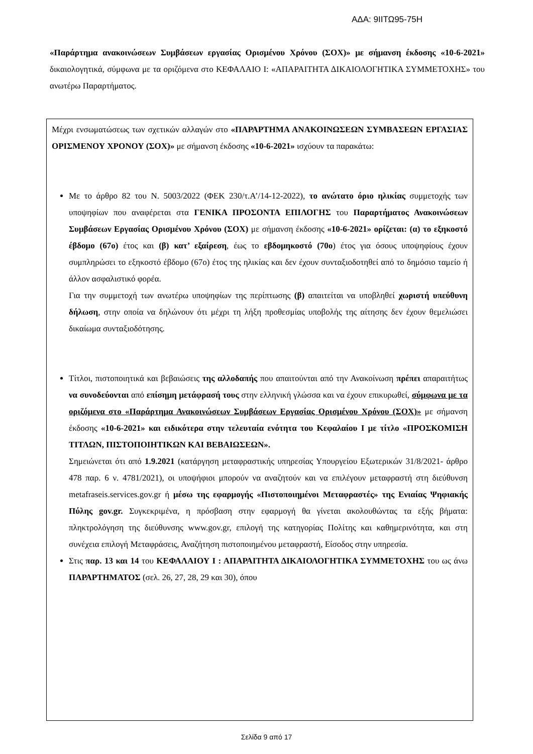ΑΔΑ: 9ΙΙΤΩ95-75Η
«Παράρτημα ανακοινώσεων Συμβάσεων εργασίας Ορισμένου Χρόνου (ΣΟΧ)» με σήμανση έκδοσης «10-6-2021» δικαιολογητικά, σύμφωνα με τα οριζόμενα στο ΚΕΦΑΛΑΙΟ Ι: «ΑΠΑΡΑΙΤΗΤΑ ΔΙΚΑΙΟΛΟΓΗΤΙΚΑ ΣΥΜΜΕΤΟΧΗΣ» του ανωτέρω Παραρτήματος.
Μέχρι ενσωματώσεως των σχετικών αλλαγών στο «ΠΑΡΑΡΤΗΜΑ ΑΝΑΚΟΙΝΩΣΕΩΝ ΣΥΜΒΑΣΕΩΝ ΕΡΓΑΣΙΑΣ ΟΡΙΣΜΕΝΟΥ ΧΡΟΝΟΥ (ΣΟΧ)» με σήμανση έκδοσης «10-6-2021» ισχύουν τα παρακάτω:
Με το άρθρο 82 του Ν. 5003/2022 (ΦΕΚ 230/τ.Α’/14-12-2022), το ανώτατο όριο ηλικίας συμμετοχής των υποψηφίων που αναφέρεται στα ΓΕΝΙΚΑ ΠΡΟΣΟΝΤΑ ΕΠΙΛΟΓΗΣ του Παραρτήματος Ανακοινώσεων Συμβάσεων Εργασίας Ορισμένου Χρόνου (ΣΟΧ) με σήμανση έκδοσης «10-6-2021» ορίζεται: (α) το εξηκοστό έβδομο (67ο) έτος και (β) κατ’ εξαίρεση, έως το εβδομηκοστό (70ο) έτος για όσους υποψηφίους έχουν συμπληρώσει το εξηκοστό έβδομο (67ο) έτος της ηλικίας και δεν έχουν συνταξιοδοτηθεί από το δημόσιο ταμείο ή άλλον ασφαλιστικό φορέα.
Για την συμμετοχή των ανωτέρω υποψηφίων της περίπτωσης (β) απαιτείται να υποβληθεί χωριστή υπεύθυνη δήλωση, στην οποία να δηλώνουν ότι μέχρι τη λήξη προθεσμίας υποβολής της αίτησης δεν έχουν θεμελιώσει δικαίωμα συνταξιοδότησης.
Τίτλοι, πιστοποιητικά και βεβαιώσεις της αλλοδαπής που απαιτούνται από την Ανακοίνωση πρέπει απαραιτήτως να συνοδεύονται από επίσημη μετάφρασή τους στην ελληνική γλώσσα και να έχουν επικυρωθεί, σύμφωνα με τα οριζόμενα στο «Παράρτημα Ανακοινώσεων Συμβάσεων Εργασίας Ορισμένου Χρόνου (ΣΟΧ)» με σήμανση έκδοσης «10-6-2021» και ειδικότερα στην τελευταία ενότητα του Κεφαλαίου Ι με τίτλο «ΠΡΟΣΚΟΜΙΣΗ ΤΙΤΛΩΝ, ΠΙΣΤΟΠΟΙΗΤΙΚΩΝ ΚΑΙ ΒΕΒΑΙΩΣΕΩΝ».
Σημειώνεται ότι από 1.9.2021 (κατάργηση μεταφραστικής υπηρεσίας Υπουργείου Εξωτερικών 31/8/2021- άρθρο 478 παρ. 6 ν. 4781/2021), οι υποψήφιοι μπορούν να αναζητούν και να επιλέγουν μεταφραστή στη διεύθυνση metafraseis.services.gov.gr ή μέσω της εφαρμογής «Πιστοποιημένοι Μεταφραστές» της Ενιαίας Ψηφιακής Πύλης gov.gr. Συγκεκριμένα, η πρόσβαση στην εφαρμογή θα γίνεται ακολουθώντας τα εξής βήματα: πληκτρολόγηση της διεύθυνσης www.gov.gr, επιλογή της κατηγορίας Πολίτης και καθημερινότητα, και στη συνέχεια επιλογή Μεταφράσεις, Αναζήτηση πιστοποιημένου μεταφραστή, Είσοδος στην υπηρεσία.
Στις παρ. 13 και 14 του ΚΕΦΑΛΑΙΟΥ Ι : ΑΠΑΡΑΙΤΗΤΑ ΔΙΚΑΙΟΛΟΓΗΤΙΚΑ ΣΥΜΜΕΤΟΧΗΣ του ως άνω ΠΑΡΑΡΤΗΜΑΤΟΣ (σελ. 26, 27, 28, 29 και 30), όπου
Σελίδα 9 από 17